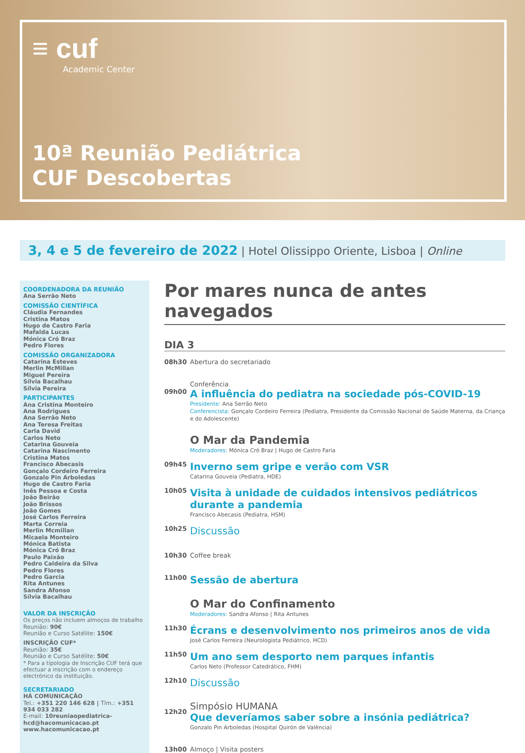≡ cuf
Academic Center
10ª Reunião Pediátrica
CUF Descobertas
3, 4 e 5 de fevereiro de 2022 | Hotel Olissippo Oriente, Lisboa | Online
COORDENADORA DA REUNIÃO
Ana Serrão Neto
COMISSÃO CIENTÍFICA
Cláudia Fernandes
Cristina Matos
Hugo de Castro Faria
Mafalda Lucas
Mónica Cró Braz
Pedro Flores
COMISSÃO ORGANIZADORA
Catarina Esteves
Merlin McMillan
Miguel Pereira
Sílvia Bacalhau
Sílvia Pereira
PARTICIPANTES
Ana Cristina Monteiro
Ana Rodrigues
Ana Serrão Neto
Ana Teresa Freitas
Carla David
Carlos Neto
Catarina Gouveia
Catarina Nascimento
Cristina Matos
Francisco Abecasis
Gonçalo Cordeiro Ferreira
Gonzalo Pin Arboledas
Hugo de Castro Faria
Inês Pessoa e Costa
João Beirão
João Brissos
João Gomes
José Carlos Ferreira
Marta Correia
Merlin Mcmillan
Micaela Monteiro
Mónica Batista
Mónica Cró Braz
Paulo Paixão
Pedro Caldeira da Silva
Pedro Flores
Pedro Garcia
Rita Antunes
Sandra Afonso
Sílvia Bacalhau
VALOR DA INSCRIÇÃO
Os preços não incluem almoços de trabalho
Reunião: 90€
Reunião e Curso Satélite: 150€
INSCRIÇÃO CUF*
Reunião: 35€
Reunião e Curso Satélite: 50€
* Para a tipologia de Inscrição CUF terá que efectuar a inscrição com o endereço electrónico da instituição.
SECRETARIADO
HÁ COMUNICAÇÃO
Tel.: +351 220 146 628 | Tlm.: +351 934 033 282
E-mail: 10reuniaopediatrica-hcd@hacomunicacao.pt
www.hacomunicacao.pt
Por mares nunca de antes navegados
DIA 3
08h30 Abertura do secretariado
09h00 Conferência
A influência do pediatra na sociedade pós-COVID-19
Presidente: Ana Serrão Neto
Conferencista: Gonçalo Cordeiro Ferreira (Pediatra, Presidente da Comissão Nacional de Saúde Materna, da Criança e do Adolescente)
O Mar da Pandemia
Moderadores: Mónica Cró Braz | Hugo de Castro Faria
09h45
Inverno sem gripe e verão com VSR
Catarina Gouveia (Pediatra, HDE)
10h05
Visita à unidade de cuidados intensivos pediátricos durante a pandemia
Francisco Abecasis (Pediatra, HSM)
10h25 Discussão
10h30 Coffee break
11h00 Sessão de abertura
O Mar do Confinamento
Moderadores: Sandra Afonso | Rita Antunes
11h30
Écrans e desenvolvimento nos primeiros anos de vida
José Carlos Ferreira (Neurologista Pediátrico, HCD)
11h50
Um ano sem desporto nem parques infantis
Carlos Neto (Professor Catedrático, FHM)
12h10 Discussão
12h20
Simpósio HUMANA
Que deveríamos saber sobre a insónia pediátrica?
Gonzalo Pin Arboledas (Hospital Quirón de València)
13h00 Almoço | Visita posters